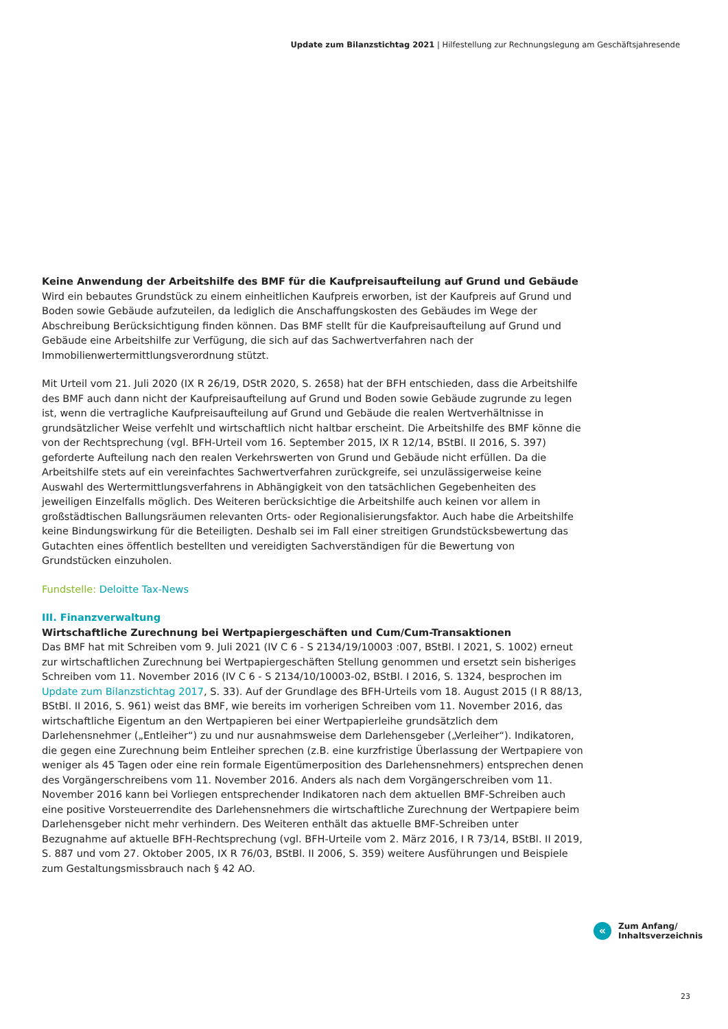Update zum Bilanzstichtag 2021 | Hilfestellung zur Rechnungslegung am Geschäftsjahresende
Keine Anwendung der Arbeitshilfe des BMF für die Kaufpreisaufteilung auf Grund und Gebäude
Wird ein bebautes Grundstück zu einem einheitlichen Kaufpreis erworben, ist der Kaufpreis auf Grund und Boden sowie Gebäude aufzuteilen, da lediglich die Anschaffungskosten des Gebäudes im Wege der Abschreibung Berücksichtigung finden können. Das BMF stellt für die Kaufpreisaufteilung auf Grund und Gebäude eine Arbeitshilfe zur Verfügung, die sich auf das Sachwertverfahren nach der Immobilienwertermittlungsverordnung stützt.
Mit Urteil vom 21. Juli 2020 (IX R 26/19, DStR 2020, S. 2658) hat der BFH entschieden, dass die Arbeitshilfe des BMF auch dann nicht der Kaufpreisaufteilung auf Grund und Boden sowie Gebäude zugrunde zu legen ist, wenn die vertragliche Kaufpreisaufteilung auf Grund und Gebäude die realen Wertverhältnisse in grundsätzlicher Weise verfehlt und wirtschaftlich nicht haltbar erscheint. Die Arbeitshilfe des BMF könne die von der Rechtsprechung (vgl. BFH-Urteil vom 16. September 2015, IX R 12/14, BStBl. II 2016, S. 397) geforderte Aufteilung nach den realen Verkehrswerten von Grund und Gebäude nicht erfüllen. Da die Arbeitshilfe stets auf ein vereinfachtes Sachwertverfahren zurückgreife, sei unzulässigerweise keine Auswahl des Wertermittlungsverfahrens in Abhängigkeit von den tatsächlichen Gegebenheiten des jeweiligen Einzelfalls möglich. Des Weiteren berücksichtige die Arbeitshilfe auch keinen vor allem in großstädtischen Ballungsräumen relevanten Orts- oder Regionalisierungsfaktor. Auch habe die Arbeitshilfe keine Bindungswirkung für die Beteiligten. Deshalb sei im Fall einer streitigen Grundstücksbewertung das Gutachten eines öffentlich bestellten und vereidigten Sachverständigen für die Bewertung von Grundstücken einzuholen.
Fundstelle: Deloitte Tax-News
III. Finanzverwaltung
Wirtschaftliche Zurechnung bei Wertpapiergeschäften und Cum/Cum-Transaktionen
Das BMF hat mit Schreiben vom 9. Juli 2021 (IV C 6 - S 2134/19/10003 :007, BStBl. I 2021, S. 1002) erneut zur wirtschaftlichen Zurechnung bei Wertpapiergeschäften Stellung genommen und ersetzt sein bisheriges Schreiben vom 11. November 2016 (IV C 6 - S 2134/10/10003-02, BStBl. I 2016, S. 1324, besprochen im Update zum Bilanzstichtag 2017, S. 33). Auf der Grundlage des BFH-Urteils vom 18. August 2015 (I R 88/13, BStBl. II 2016, S. 961) weist das BMF, wie bereits im vorherigen Schreiben vom 11. November 2016, das wirtschaftliche Eigentum an den Wertpapieren bei einer Wertpapierleihe grundsätzlich dem Darlehensnehmer („Entleiher“) zu und nur ausnahmsweise dem Darlehensgeber („Verleiher“). Indikatoren, die gegen eine Zurechnung beim Entleiher sprechen (z.B. eine kurzfristige Überlassung der Wertpapiere von weniger als 45 Tagen oder eine rein formale Eigentümerposition des Darlehensnehmers) entsprechen denen des Vorgängerschreibens vom 11. November 2016. Anders als nach dem Vorgängerschreiben vom 11. November 2016 kann bei Vorliegen entsprechender Indikatoren nach dem aktuellen BMF-Schreiben auch eine positive Vorsteuerrendite des Darlehensnehmers die wirtschaftliche Zurechnung der Wertpapiere beim Darlehensgeber nicht mehr verhindern. Des Weiteren enthält das aktuelle BMF-Schreiben unter Bezugnahme auf aktuelle BFH-Rechtsprechung (vgl. BFH-Urteile vom 2. März 2016, I R 73/14, BStBl. II 2019, S. 887 und vom 27. Oktober 2005, IX R 76/03, BStBl. II 2006, S. 359) weitere Ausführungen und Beispiele zum Gestaltungsmissbrauch nach § 42 AO.
«
Zum Anfang/
Inhaltsverzeichnis
23